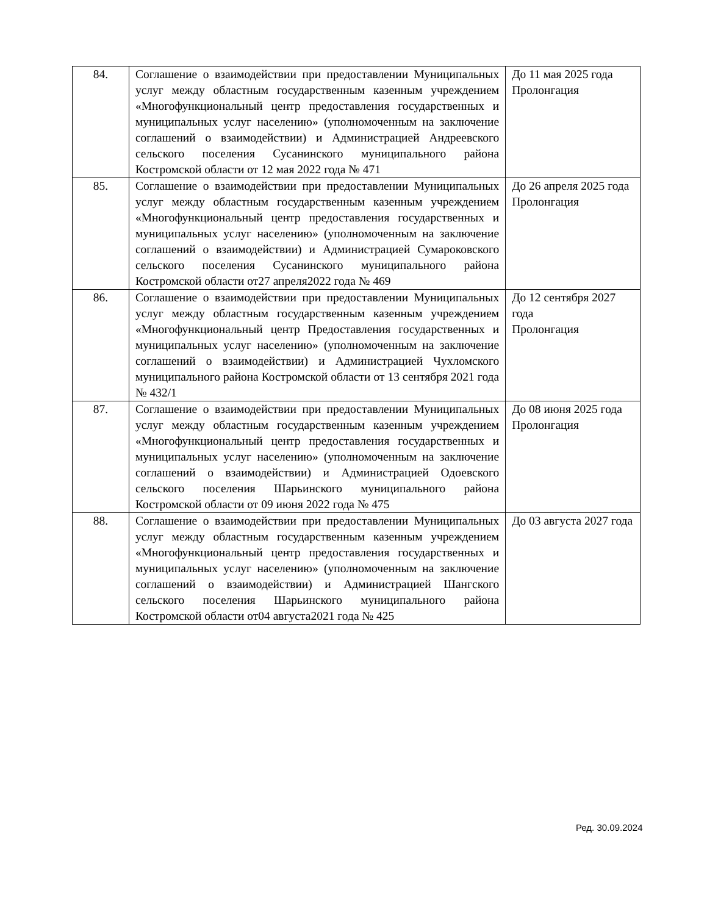| 84. | Соглашение о взаимодействии при предоставлении Муниципальных услуг между областным государственным казенным учреждением «Многофункциональный центр предоставления государственных и муниципальных услуг населению» (уполномоченным на заключение соглашений о взаимодействии) и Администрацией Андреевского сельского поселения Сусанинского муниципального района Костромской области от 12 мая 2022 года № 471 | До 11 мая 2025 года Пролонгация |
| 85. | Соглашение о взаимодействии при предоставлении Муниципальных услуг между областным государственным казенным учреждением «Многофункциональный центр предоставления государственных и муниципальных услуг населению» (уполномоченным на заключение соглашений о взаимодействии) и Администрацией Сумароковского сельского поселения Сусанинского муниципального района Костромской области от27 апреля2022 года № 469 | До 26 апреля 2025 года Пролонгация |
| 86. | Соглашение о взаимодействии при предоставлении Муниципальных услуг между областным государственным казенным учреждением «Многофункциональный центр Предоставления государственных и муниципальных услуг населению» (уполномоченным на заключение соглашений о взаимодействии) и Администрацией Чухломского муниципального района Костромской области от 13 сентября 2021 года № 432/1 | До 12 сентября 2027 года Пролонгация |
| 87. | Соглашение о взаимодействии при предоставлении Муниципальных услуг между областным государственным казенным учреждением «Многофункциональный центр предоставления государственных и муниципальных услуг населению» (уполномоченным на заключение соглашений о взаимодействии) и Администрацией Одоевского сельского поселения Шарьинского муниципального района Костромской области от 09 июня 2022 года № 475 | До 08 июня 2025 года Пролонгация |
| 88. | Соглашение о взаимодействии при предоставлении Муниципальных услуг между областным государственным казенным учреждением «Многофункциональный центр предоставления государственных и муниципальных услуг населению» (уполномоченным на заключение соглашений о взаимодействии) и Администрацией Шангского сельского поселения Шарьинского муниципального района Костромской области от04 августа2021 года № 425 | До 03 августа 2027 года |
Ред. 30.09.2024